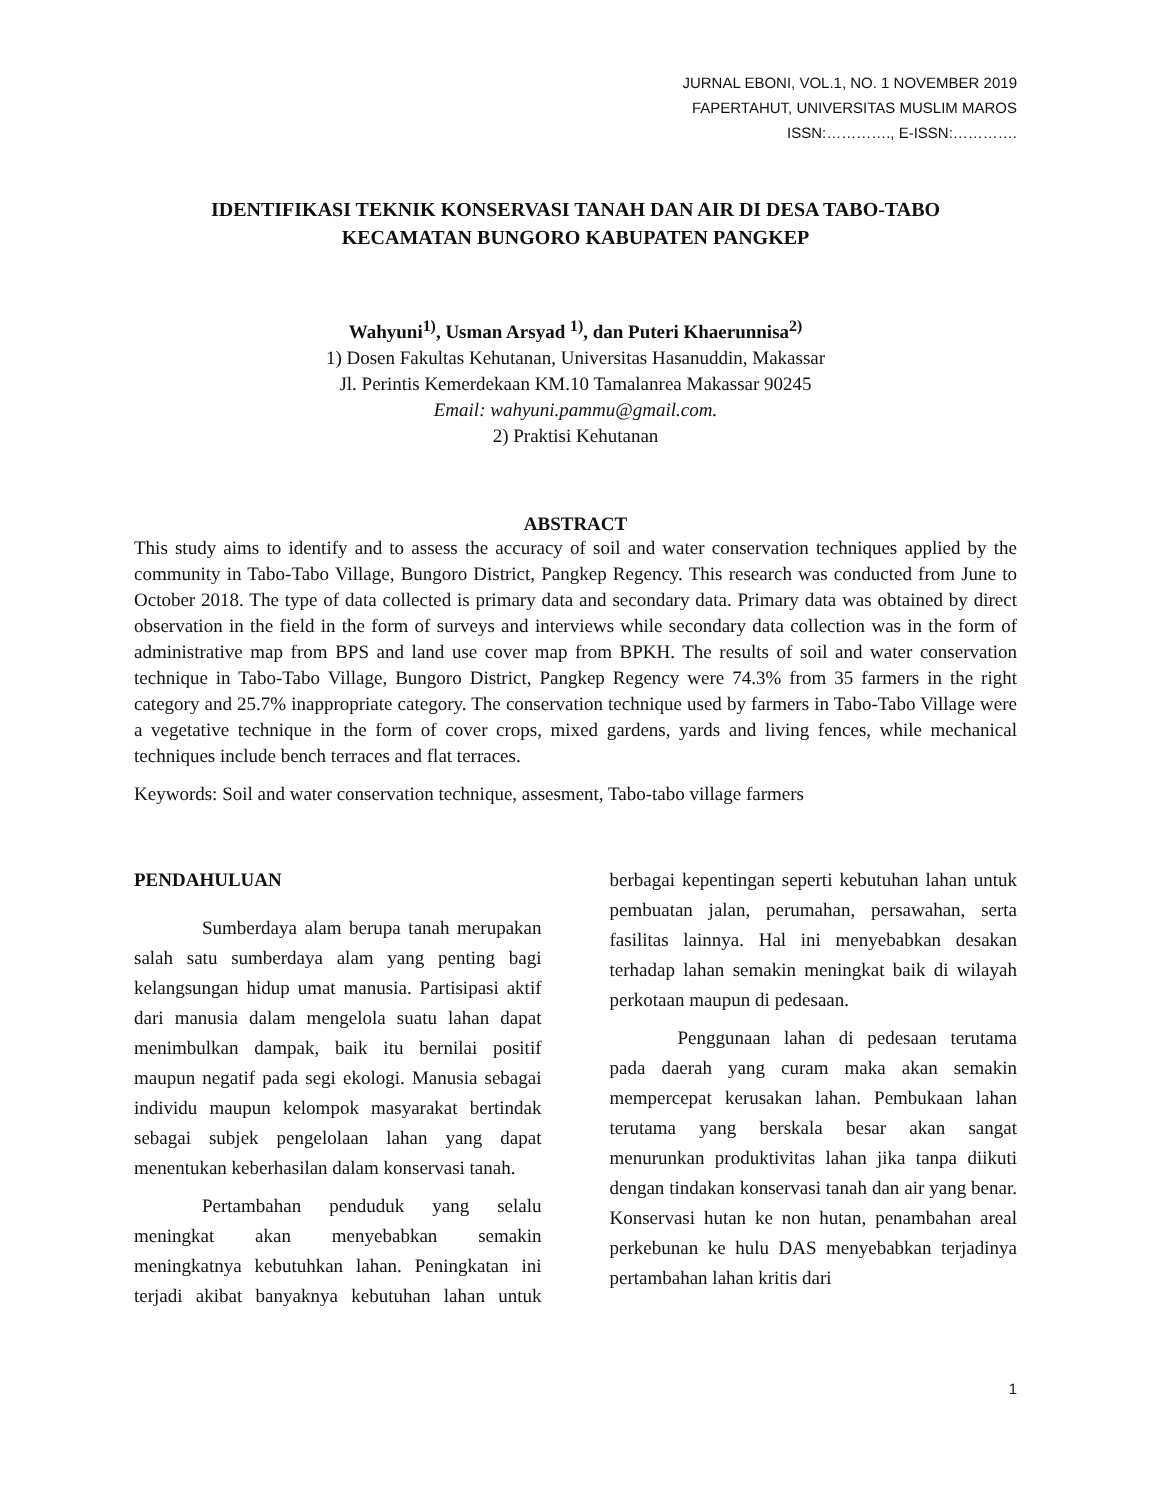JURNAL EBONI, VOL.1, NO. 1 NOVEMBER 2019
FAPERTAHUT, UNIVERSITAS MUSLIM MAROS
ISSN:…………., E-ISSN:………….
IDENTIFIKASI TEKNIK KONSERVASI TANAH DAN AIR DI DESA TABO-TABO
KECAMATAN BUNGORO KABUPATEN PANGKEP
Wahyuni<sup>1)</sup>, Usman Arsyad <sup>1)</sup>, dan Puteri Khaerunnisa<sup>2)</sup>
1) Dosen Fakultas Kehutanan, Universitas Hasanuddin, Makassar
Jl. Perintis Kemerdekaan KM.10 Tamalanrea Makassar 90245
Email: wahyuni.pammu@gmail.com.
2) Praktisi Kehutanan
ABSTRACT
This study aims to identify and to assess the accuracy of soil and water conservation techniques applied by the community in Tabo-Tabo Village, Bungoro District, Pangkep Regency. This research was conducted from June to October 2018. The type of data collected is primary data and secondary data. Primary data was obtained by direct observation in the field in the form of surveys and interviews while secondary data collection was in the form of administrative map from BPS and land use cover map from BPKH. The results of soil and water conservation technique in Tabo-Tabo Village, Bungoro District, Pangkep Regency were 74.3% from 35 farmers in the right category and 25.7% inappropriate category. The conservation technique used by farmers in Tabo-Tabo Village were a vegetative technique in the form of cover crops, mixed gardens, yards and living fences, while mechanical techniques include bench terraces and flat terraces.
Keywords: Soil and water conservation technique, assesment, Tabo-tabo village farmers
PENDAHULUAN
Sumberdaya alam berupa tanah merupakan salah satu sumberdaya alam yang penting bagi kelangsungan hidup umat manusia. Partisipasi aktif dari manusia dalam mengelola suatu lahan dapat menimbulkan dampak, baik itu bernilai positif maupun negatif pada segi ekologi. Manusia sebagai individu maupun kelompok masyarakat bertindak sebagai subjek pengelolaan lahan yang dapat menentukan keberhasilan dalam konservasi tanah.
Pertambahan penduduk yang selalu meningkat akan menyebabkan semakin meningkatnya kebutuhkan lahan. Peningkatan ini terjadi akibat banyaknya kebutuhan lahan untuk berbagai kepentingan seperti kebutuhan lahan untuk pembuatan jalan, perumahan, persawahan, serta fasilitas lainnya. Hal ini menyebabkan desakan terhadap lahan semakin meningkat baik di wilayah perkotaan maupun di pedesaan.
Penggunaan lahan di pedesaan terutama pada daerah yang curam maka akan semakin mempercepat kerusakan lahan. Pembukaan lahan terutama yang berskala besar akan sangat menurunkan produktivitas lahan jika tanpa diikuti dengan tindakan konservasi tanah dan air yang benar. Konservasi hutan ke non hutan, penambahan areal perkebunan ke hulu DAS menyebabkan terjadinya pertambahan lahan kritis dari
1